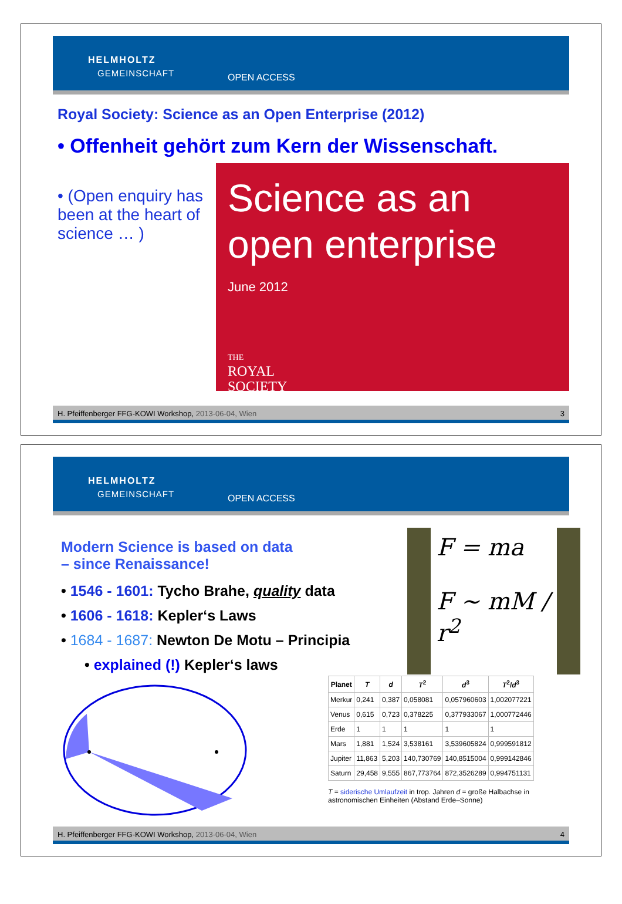HELMHOLTZ
GEMEINSCHAFT OPEN ACCESS
Royal Society: Science as an Open Enterprise (2012)
• Offenheit gehört zum Kern der Wissenschaft.
• (Open enquiry has been at the heart of science … )
Science as an open enterprise
June 2012
THE
ROYAL
SOCIETY
H. Pfeiffenberger FFG-KOWI Workshop, 2013-06-04, Wien 3
HELMHOLTZ
GEMEINSCHAFT OPEN ACCESS
Modern Science is based on data
– since Renaissance!
• 1546 - 1601: Tycho Brahe, quality data
• 1606 - 1618: Kepler‘s Laws
• 1684 - 1687: Newton De Motu – Principia
• explained (!) Kepler‘s laws
F = ma
F ∼ mM / r<sup>2</sup>
| Planet | T | d | T<sup>2</sup> | d<sup>3</sup> | T<sup>2</sup>/ d<sup>3</sup> |
| --- | --- | --- | --- | --- | --- |
| Merkur | 0,241 | 0,387 | 0,058081 | 0,057960603 | 1,002077221 |
| Venus | 0,615 | 0,723 | 0,378225 | 0,377933067 | 1,000772446 |
| Erde | 1 | 1 | 1 | 1 | 1 |
| Mars | 1,881 | 1,524 | 3,538161 | 3,539605824 | 0,999591812 |
| Jupiter | 11,863 | 5,203 | 140,730769 | 140,8515004 | 0,999142846 |
| Saturn | 29,458 | 9,555 | 867,773764 | 872,3526289 | 0,994751131 |
T = siderische Umlaufzeit in trop. Jahren d = große Halbachse in astronomischen Einheiten (Abstand Erde–Sonne)
H. Pfeiffenberger FFG-KOWI Workshop, 2013-06-04, Wien 4